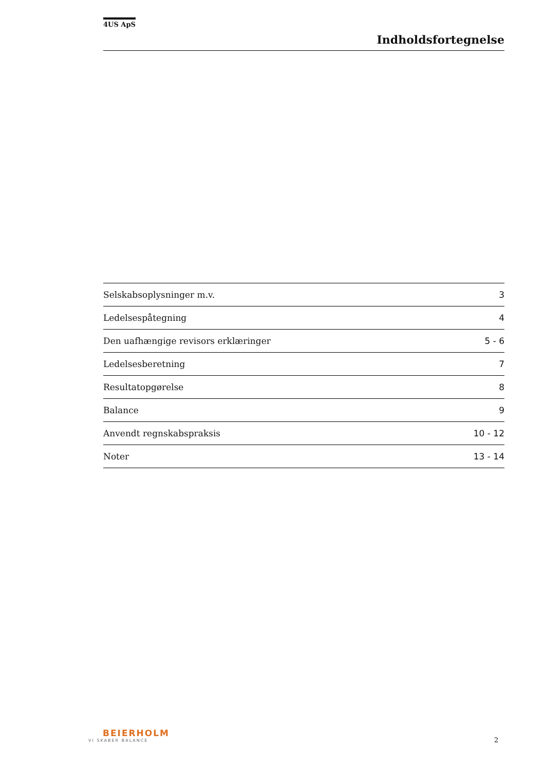4US ApS
Indholdsfortegnelse
| Selskabsoplysninger m.v. | 3 |
| Ledelsespåtegning | 4 |
| Den uafhængige revisors erklæringer | 5 - 6 |
| Ledelsesberetning | 7 |
| Resultatopgørelse | 8 |
| Balance | 9 |
| Anvendt regnskabspraksis | 10 - 12 |
| Noter | 13 - 14 |
BEIERHOLM
VI SKABER BALANCE
2